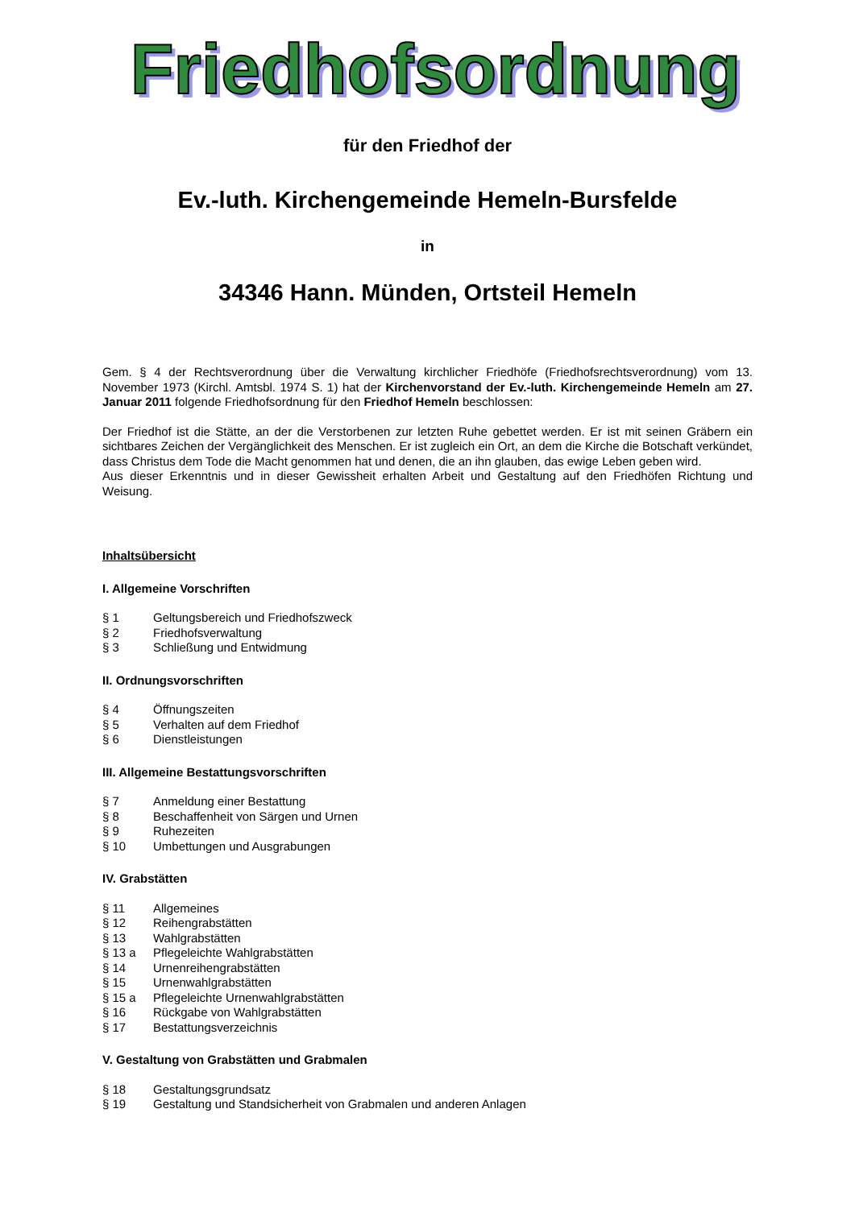Friedhofsordnung
für den Friedhof der
Ev.-luth. Kirchengemeinde Hemeln-Bursfelde
in
34346 Hann. Münden, Ortsteil Hemeln
Gem. § 4 der Rechtsverordnung über die Verwaltung kirchlicher Friedhöfe (Friedhofsrechtsverordnung) vom 13. November 1973 (Kirchl. Amtsbl. 1974 S. 1) hat der Kirchenvorstand der Ev.-luth. Kirchengemeinde Hemeln am 27. Januar 2011 folgende Friedhofsordnung für den Friedhof Hemeln beschlossen:
Der Friedhof ist die Stätte, an der die Verstorbenen zur letzten Ruhe gebettet werden. Er ist mit seinen Gräbern ein sichtbares Zeichen der Vergänglichkeit des Menschen. Er ist zugleich ein Ort, an dem die Kirche die Botschaft verkündet, dass Christus dem Tode die Macht genommen hat und denen, die an ihn glauben, das ewige Leben geben wird.
Aus dieser Erkenntnis und in dieser Gewissheit erhalten Arbeit und Gestaltung auf den Friedhöfen Richtung und Weisung.
Inhaltsübersicht
I. Allgemeine Vorschriften
§ 1 Geltungsbereich und Friedhofszweck
§ 2 Friedhofsverwaltung
§ 3 Schließung und Entwidmung
II. Ordnungsvorschriften
§ 4 Öffnungszeiten
§ 5 Verhalten auf dem Friedhof
§ 6 Dienstleistungen
III. Allgemeine Bestattungsvorschriften
§ 7 Anmeldung einer Bestattung
§ 8 Beschaffenheit von Särgen und Urnen
§ 9 Ruhezeiten
§ 10 Umbettungen und Ausgrabungen
IV. Grabstätten
§ 11 Allgemeines
§ 12 Reihengrabstätten
§ 13 Wahlgrabstätten
§ 13 a Pflegeleichte Wahlgrabstätten
§ 14 Urnenreihengrabstätten
§ 15 Urnenwahlgrabstätten
§ 15 a Pflegeleichte Urnenwahlgrabstätten
§ 16 Rückgabe von Wahlgrabstätten
§ 17 Bestattungsverzeichnis
V. Gestaltung von Grabstätten und Grabmalen
§ 18 Gestaltungsgrundsatz
§ 19 Gestaltung und Standsicherheit von Grabmalen und anderen Anlagen